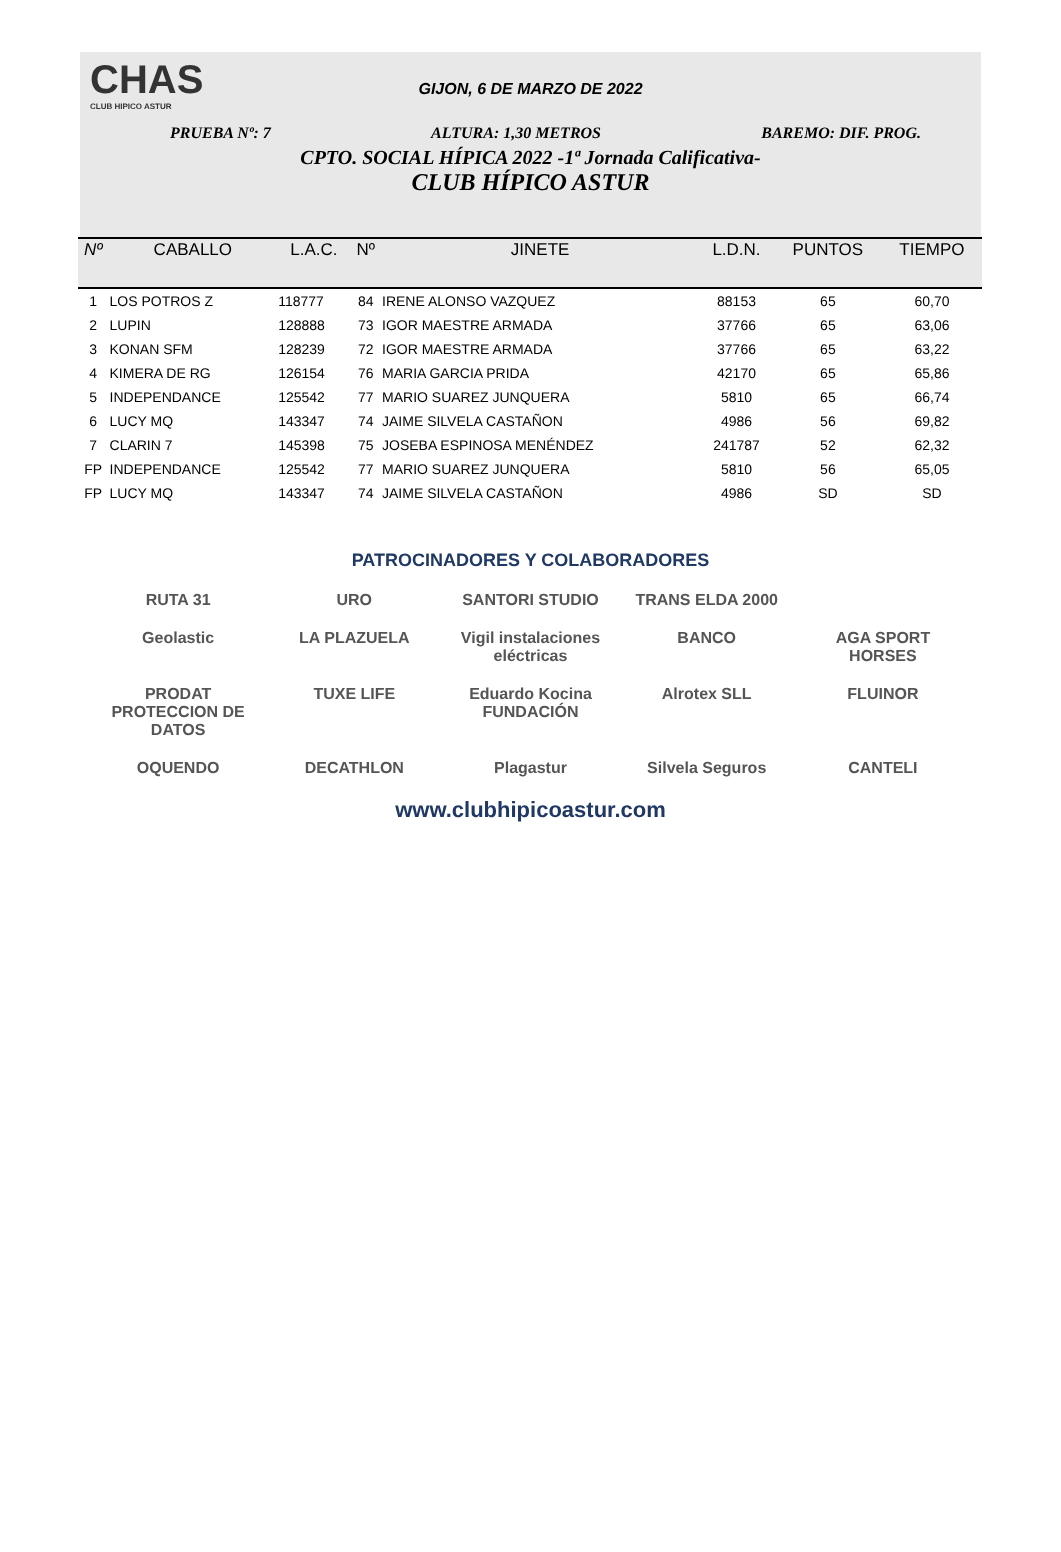CHAS
CLUB HIPICO ASTUR
GIJON, 6 DE MARZO DE 2022
PRUEBA Nº: 7 ALTURA: 1,30 METROS BAREMO: DIF. PROG.
CPTO. SOCIAL HÍPICA 2022 -1ª Jornada Calificativa-
CLUB HÍPICO ASTUR
| Nº | CABALLO | L.A.C. | Nº | JINETE | L.D.N. | PUNTOS | TIEMPO |
| --- | --- | --- | --- | --- | --- | --- | --- |
| 1 | LOS POTROS Z | 118777 | 84 | IRENE ALONSO VAZQUEZ | 88153 | 65 | 60,70 |
| 2 | LUPIN | 128888 | 73 | IGOR MAESTRE ARMADA | 37766 | 65 | 63,06 |
| 3 | KONAN SFM | 128239 | 72 | IGOR MAESTRE ARMADA | 37766 | 65 | 63,22 |
| 4 | KIMERA DE RG | 126154 | 76 | MARIA GARCIA PRIDA | 42170 | 65 | 65,86 |
| 5 | INDEPENDANCE | 125542 | 77 | MARIO SUAREZ JUNQUERA | 5810 | 65 | 66,74 |
| 6 | LUCY MQ | 143347 | 74 | JAIME SILVELA CASTAÑON | 4986 | 56 | 69,82 |
| 7 | CLARIN 7 | 145398 | 75 | JOSEBA ESPINOSA MENÉNDEZ | 241787 | 52 | 62,32 |
| FP | INDEPENDANCE | 125542 | 77 | MARIO SUAREZ JUNQUERA | 5810 | 56 | 65,05 |
| FP | LUCY MQ | 143347 | 74 | JAIME SILVELA CASTAÑON | 4986 | SD | SD |
PATROCINADORES Y COLABORADORES
RUTA 31
URO
SANTORI STUDIO
TRANS ELDA 2000
Geolastic
LA PLAZUELA
Vigil instalaciones eléctricas
BANCO
AGA SPORT HORSES
PRODAT PROTECCION DE DATOS
TUXE LIFE
Eduardo Kocina FUNDACIÓN
Alrotex SLL
FLUINOR
OQUENDO
DECATHLON
Plagastur
Silvela Seguros
CANTELI
www.clubhipicoastur.com